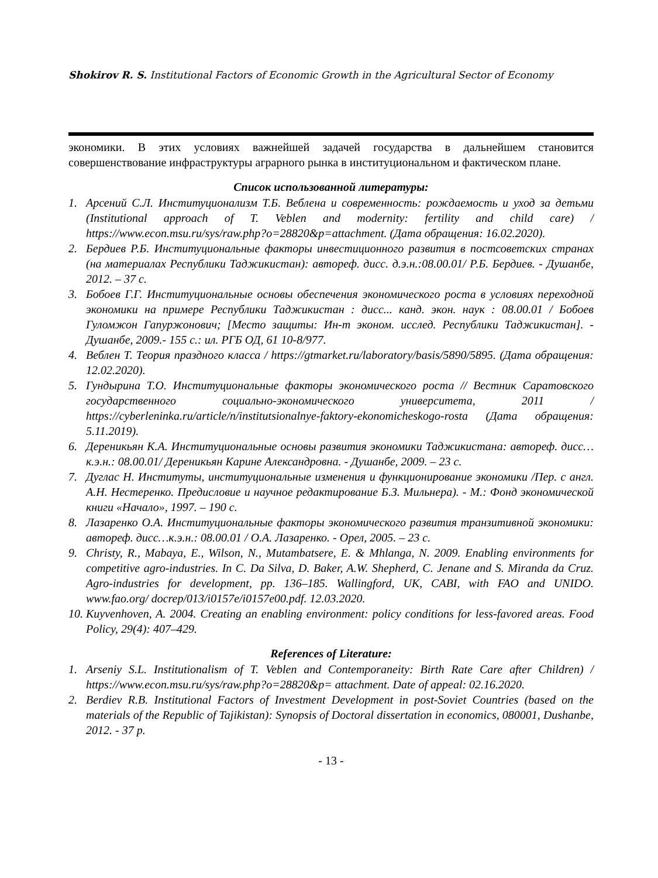Shokirov R. S. Institutional Factors of Economic Growth in the Agricultural Sector of Economy
экономики. В этих условиях важнейшей задачей государства в дальнейшем становится совершенствование инфраструктуры аграрного рынка в институциональном и фактическом плане.
Список использованной литературы:
1. Арсений С.Л. Институционализм Т.Б. Веблена и современность: рождаемость и уход за детьми (Institutional approach of T. Veblen and modernity: fertility and child care) / https://www.econ.msu.ru/sys/raw.php?o=28820&p=attachment. (Дата обращения: 16.02.2020).
2. Бердиев Р.Б. Институциональные факторы инвестиционного развития в постсоветских странах (на материалах Республики Таджикистан): автореф. дисс. д.э.н.:08.00.01/ Р.Б. Бердиев. - Душанбе, 2012. – 37 с.
3. Бобоев Г.Г. Институциональные основы обеспечения экономического роста в условиях переходной экономики на примере Республики Таджикистан : дисс... канд. экон. наук : 08.00.01 / Бобоев Гуломжон Гапуржонович; [Место защиты: Ин-т эконом. исслед. Республики Таджикистан]. - Душанбе, 2009.- 155 с.: ил. РГБ ОД, 61 10-8/977.
4. Веблен Т. Теория праздного класса / https://gtmarket.ru/laboratory/basis/5890/5895. (Дата обращения: 12.02.2020).
5. Гундырина Т.О. Институциональные факторы экономического роста // Вестник Саратовского государственного социально-экономического университета, 2011 / https://cyberleninka.ru/article/n/institutsionalnye-faktory-ekonomicheskogo-rosta (Дата обращения: 5.11.2019).
6. Дереникьян К.А. Институциональные основы развития экономики Таджикистана: автореф. дисс…к.э.н.: 08.00.01/ Дереникьян Карине Александровна. - Душанбе, 2009. – 23 с.
7. Дуглас Н. Институты, институциональные изменения и функционирование экономики /Пер. с англ. А.Н. Нестеренко. Предисловие и научное редактирование Б.З. Мильнера). - М.: Фонд экономической книги «Начало», 1997. – 190 с.
8. Лазаренко О.А. Институциональные факторы экономического развития транзитивной экономики: автореф. дисс…к.э.н.: 08.00.01 / О.А. Лазаренко. - Орел, 2005. – 23 с.
9. Christy, R., Mabaya, E., Wilson, N., Mutambatsere, E. & Mhlanga, N. 2009. Enabling environments for competitive agro-industries. In C. Da Silva, D. Baker, A.W. Shepherd, C. Jenane and S. Miranda da Cruz. Agro-industries for development, pp. 136–185. Wallingford, UK, CABI, with FAO and UNIDO. www.fao.org/ docrep/013/i0157e/i0157e00.pdf. 12.03.2020.
10. Kuyvenhoven, A. 2004. Creating an enabling environment: policy conditions for less-favored areas. Food Policy, 29(4): 407–429.
References of Literature:
1. Arseniy S.L. Institutionalism of T. Veblen and Contemporaneity: Birth Rate Care after Children) / https://www.econ.msu.ru/sys/raw.php?o=28820&p= attachment. Date of appeal: 02.16.2020.
2. Berdiev R.B. Institutional Factors of Investment Development in post-Soviet Countries (based on the materials of the Republic of Tajikistan): Synopsis of Doctoral dissertation in economics, 080001, Dushanbe, 2012. - 37 p.
- 13 -